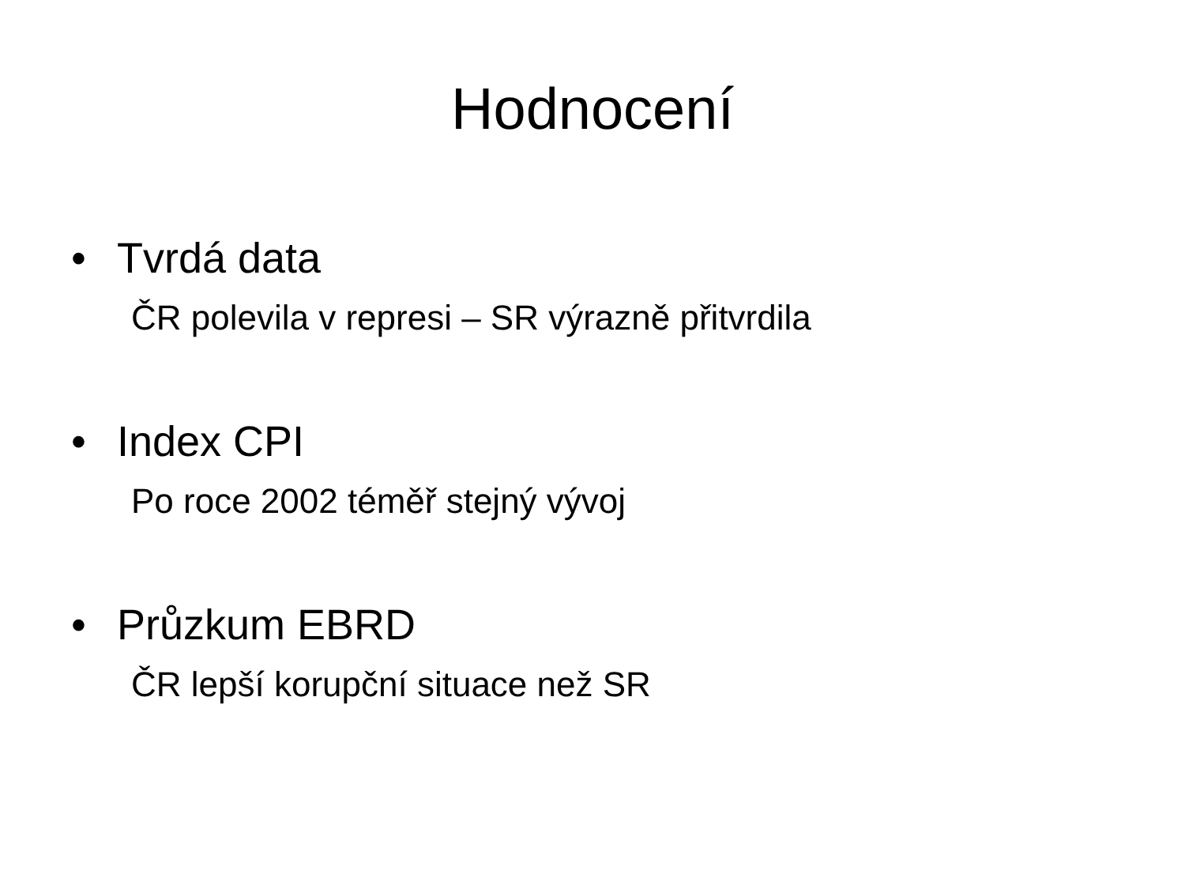Hodnocení
• Tvrdá data
ČR polevila v represi – SR výrazně přitvrdila
• Index CPI
Po roce 2002 téměř stejný vývoj
• Průzkum EBRD
ČR lepší korupční situace než SR